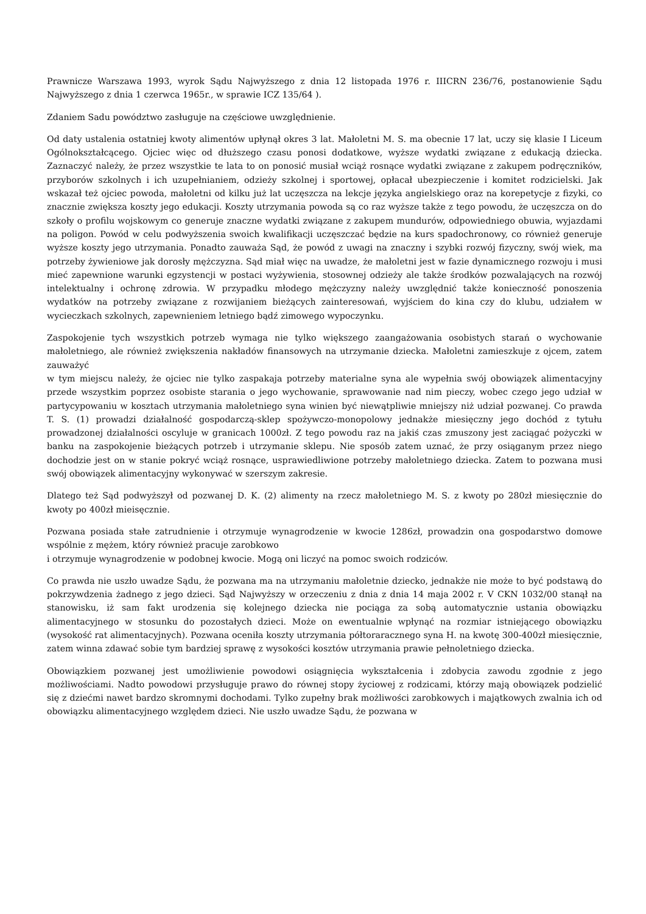Prawnicze Warszawa 1993, wyrok Sądu Najwyższego z dnia 12 listopada 1976 r. IIICRN 236/76, postanowienie Sądu Najwyższego z dnia 1 czerwca 1965r., w sprawie ICZ 135/64 ).
Zdaniem Sadu powództwo zasługuje na częściowe uwzględnienie.
Od daty ustalenia ostatniej kwoty alimentów upłynął okres 3 lat. Małoletni M. S. ma obecnie 17 lat, uczy się klasie I Liceum Ogólnokształcącego. Ojciec więc od dłuższego czasu ponosi dodatkowe, wyższe wydatki związane z edukacją dziecka. Zaznaczyć należy, że przez wszystkie te lata to on ponosić musiał wciąż rosnące wydatki związane z zakupem podręczników, przyborów szkolnych i ich uzupełnianiem, odzieży szkolnej i sportowej, opłacał ubezpieczenie i komitet rodzicielski. Jak wskazał też ojciec powoda, małoletni od kilku już lat uczęszcza na lekcje języka angielskiego oraz na korepetycje z fizyki, co znacznie zwiększa koszty jego edukacji. Koszty utrzymania powoda są co raz wyższe także z tego powodu, że uczęszcza on do szkoły o profilu wojskowym co generuje znaczne wydatki związane z zakupem mundurów, odpowiedniego obuwia, wyjazdami na poligon. Powód w celu podwyższenia swoich kwalifikacji uczęszczać będzie na kurs spadochronowy, co również generuje wyższe koszty jego utrzymania. Ponadto zauważa Sąd, że powód z uwagi na znaczny i szybki rozwój fizyczny, swój wiek, ma potrzeby żywieniowe jak dorosły mężczyzna. Sąd miał więc na uwadze, że małoletni jest w fazie dynamicznego rozwoju i musi mieć zapewnione warunki egzystencji w postaci wyżywienia, stosownej odzieży ale także środków pozwalających na rozwój intelektualny i ochronę zdrowia. W przypadku młodego mężczyzny należy uwzględnić także konieczność ponoszenia wydatków na potrzeby związane z rozwijaniem bieżących zainteresowań, wyjściem do kina czy do klubu, udziałem w wycieczkach szkolnych, zapewnieniem letniego bądź zimowego wypoczynku.
Zaspokojenie tych wszystkich potrzeb wymaga nie tylko większego zaangażowania osobistych starań o wychowanie małoletniego, ale również zwiększenia nakładów finansowych na utrzymanie dziecka. Małoletni zamieszkuje z ojcem, zatem zauważyć
w tym miejscu należy, że ojciec nie tylko zaspakaja potrzeby materialne syna ale wypełnia swój obowiązek alimentacyjny przede wszystkim poprzez osobiste starania o jego wychowanie, sprawowanie nad nim pieczy, wobec czego jego udział w partycypowaniu w kosztach utrzymania małoletniego syna winien być niewątpliwie mniejszy niż udział pozwanej. Co prawda T. S. (1) prowadzi działalność gospodarczą-sklep spożywczo-monopolowy jednakże miesięczny jego dochód z tytułu prowadzonej działalności oscyluje w granicach 1000zł. Z tego powodu raz na jakiś czas zmuszony jest zaciągać pożyczki w banku na zaspokojenie bieżących potrzeb i utrzymanie sklepu. Nie sposób zatem uznać, że przy osiąganym przez niego dochodzie jest on w stanie pokryć wciąż rosnące, usprawiedliwione potrzeby małoletniego dziecka. Zatem to pozwana musi swój obowiązek alimentacyjny wykonywać w szerszym zakresie.
Dlatego też Sąd podwyższył od pozwanej D. K. (2) alimenty na rzecz małoletniego M. S. z kwoty po 280zł miesięcznie do kwoty po 400zł mieisęcznie.
Pozwana posiada stałe zatrudnienie i otrzymuje wynagrodzenie w kwocie 1286zł, prowadzin ona gospodarstwo domowe wspólnie z mężem, który również pracuje zarobkowo
i otrzymuje wynagrodzenie w podobnej kwocie. Mogą oni liczyć na pomoc swoich rodziców.
Co prawda nie uszło uwadze Sądu, że pozwana ma na utrzymaniu małoletnie dziecko, jednakże nie może to być podstawą do pokrzywdzenia żadnego z jego dzieci. Sąd Najwyższy w orzeczeniu z dnia z dnia 14 maja 2002 r. V CKN 1032/00 stanął na stanowisku, iż sam fakt urodzenia się kolejnego dziecka nie pociąga za sobą automatycznie ustania obowiązku alimentacyjnego w stosunku do pozostałych dzieci. Może on ewentualnie wpłynąć na rozmiar istniejącego obowiązku (wysokość rat alimentacyjnych). Pozwana oceniła koszty utrzymania półtoraracznego syna H. na kwotę 300-400zł miesięcznie, zatem winna zdawać sobie tym bardziej sprawę z wysokości kosztów utrzymania prawie pełnoletniego dziecka.
Obowiązkiem pozwanej jest umożliwienie powodowi osiągnięcia wykształcenia i zdobycia zawodu zgodnie z jego możliwościami. Nadto powodowi przysługuje prawo do równej stopy życiowej z rodzicami, którzy mają obowiązek podzielić się z dziećmi nawet bardzo skromnymi dochodami. Tylko zupełny brak możliwości zarobkowych i majątkowych zwalnia ich od obowiązku alimentacyjnego względem dzieci. Nie uszło uwadze Sądu, że pozwana w